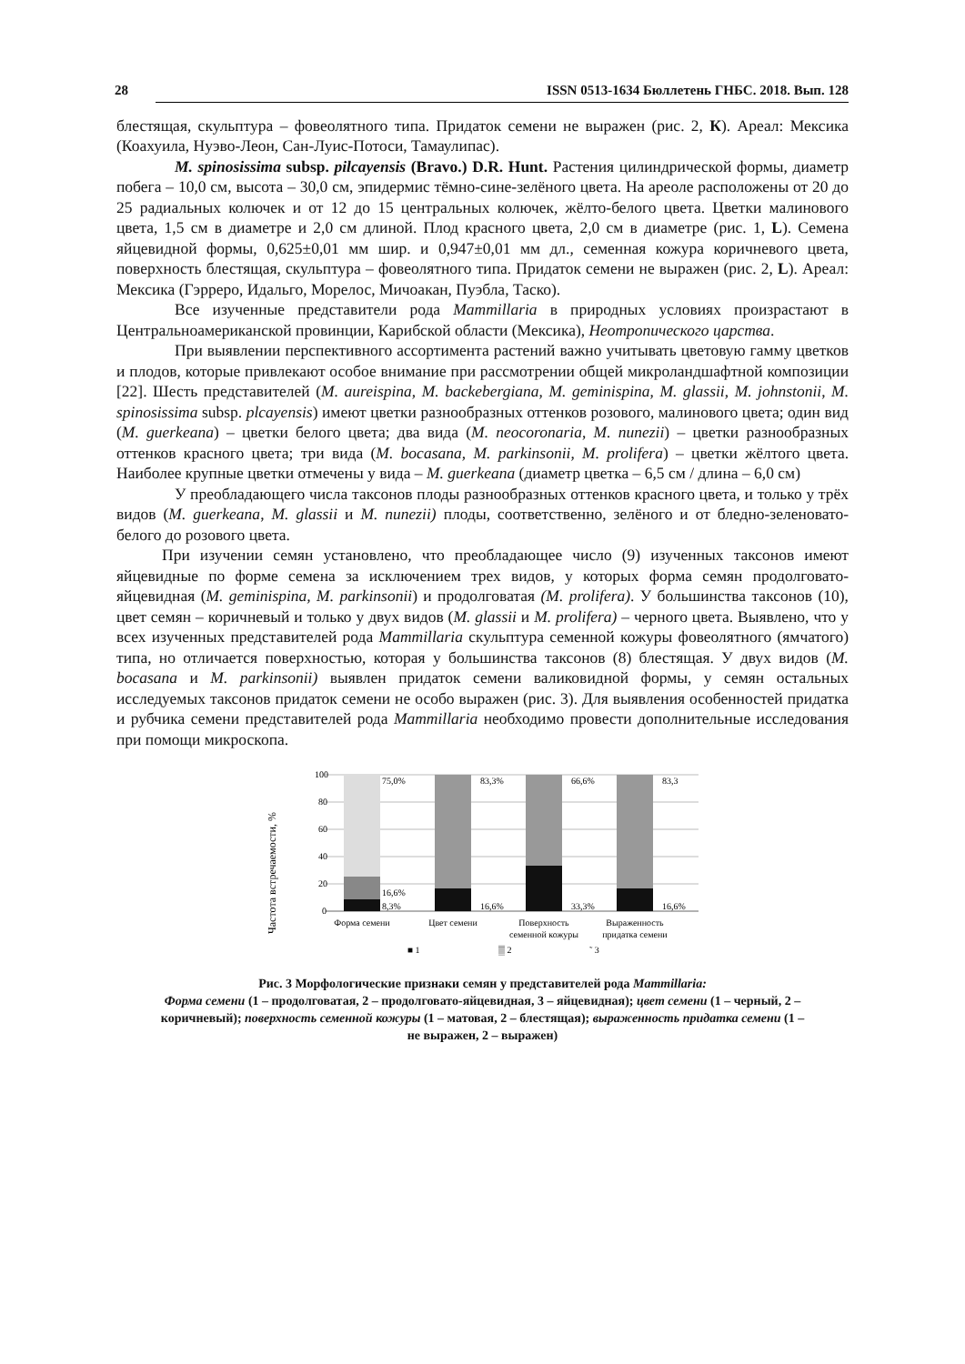28 ISSN 0513-1634 Бюллетень ГНБС. 2018. Вып. 128
блестящая, скульптура – фовеолятного типа. Придаток семени не выражен (рис. 2, К). Ареал: Мексика (Коахуила, Нуэво-Леон, Сан-Луис-Потоси, Тамаулипас).
M. spinosissima subsp. pilcayensis (Bravo.) D.R. Hunt. Растения цилиндрической формы, диаметр побега – 10,0 см, высота – 30,0 см, эпидермис тёмно-сине-зелёного цвета. На ареоле расположены от 20 до 25 радиальных колючек и от 12 до 15 центральных колючек, жёлто-белого цвета. Цветки малинового цвета, 1,5 см в диаметре и 2,0 см длиной. Плод красного цвета, 2,0 см в диаметре (рис. 1, L). Семена яйцевидной формы, 0,625±0,01 мм шир. и 0,947±0,01 мм дл., семенная кожура коричневого цвета, поверхность блестящая, скульптура – фовеолятного типа. Придаток семени не выражен (рис. 2, L). Ареал: Мексика (Гэрреро, Идальго, Морелос, Мичоакан, Пуэбла, Таско).
Все изученные представители рода Mammillaria в природных условиях произрастают в Центральноамериканской провинции, Карибской области (Мексика), Неотропического царства.
При выявлении перспективного ассортимента растений важно учитывать цветовую гамму цветков и плодов, которые привлекают особое внимание при рассмотрении общей микроландшафтной композиции [22]. Шесть представителей (M. aureispina, M. backebergiana, M. geminispina, M. glassii, M. johnstonii, M. spinosissima subsp. plcayensis) имеют цветки разнообразных оттенков розового, малинового цвета; один вид (M. guerkeana) – цветки белого цвета; два вида (M. neocoronaria, M. nunezii) – цветки разнообразных оттенков красного цвета; три вида (M. bocasana, M. parkinsonii, M. prolifera) – цветки жёлтого цвета. Наиболее крупные цветки отмечены у вида – M. guerkeana (диаметр цветка – 6,5 см / длина – 6,0 см)
У преобладающего числа таксонов плоды разнообразных оттенков красного цвета, и только у трёх видов (M. guerkeana, M. glassii и M. nunezii) плоды, соответственно, зелёного и от бледно-зеленовато-белого до розового цвета.
При изучении семян установлено, что преобладающее число (9) изученных таксонов имеют яйцевидные по форме семена за исключением трех видов, у которых форма семян продолговато-яйцевидная (M. geminispina, M. parkinsonii) и продолговатая (M. prolifera). У большинства таксонов (10), цвет семян – коричневый и только у двух видов (M. glassii и M. prolifera) – черного цвета. Выявлено, что у всех изученных представителей рода Mammillaria скульптура семенной кожуры фовеолятного (ямчатого) типа, но отличается поверхностью, которая у большинства таксонов (8) блестящая. У двух видов (M. bocasana и M. parkinsonii) выявлен придаток семени валиковидной формы, у семян остальных исследуемых таксонов придаток семени не особо выражен (рис. 3). Для выявления особенностей придатка и рубчика семени представителей рода Mammillaria необходимо провести дополнительные исследования при помощи микроскопа.
Частота встречаемости, %
100
80
60
40
20
0
75,0%
16,6%
8,3%
83,3%
16,6%
66,6%
33,3%
83,3
16,6%
Форма семени
Цвет семени
Поверхность
семенной кожуры
Выраженность
придатка семени
■ 1
▒ 2
˜ 3
Рис. 3 Морфологические признаки семян у представителей рода Mammillaria:
Форма семени (1 – продолговатая, 2 – продолговато-яйцевидная, 3 – яйцевидная); цвет семени (1 – черный, 2 – коричневый); поверхность семенной кожуры (1 – матовая, 2 – блестящая); выраженность придатка семени (1 – не выражен, 2 – выражен)